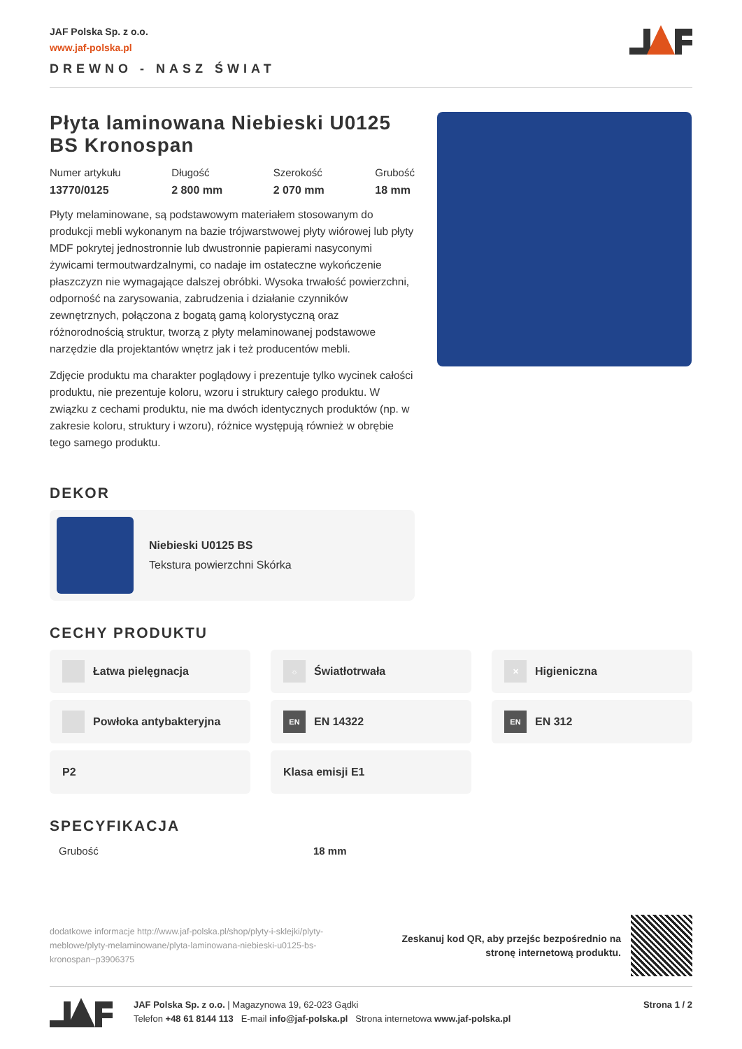JAF Polska Sp. z o.o.
www.jaf-polska.pl
DREWNO - NASZ ŚWIAT
Płyta laminowana Niebieski U0125 BS Kronospan
Numer artykułu
13770/0125
Długość
2 800 mm
Szerokość
2 070 mm
Grubość
18 mm
Płyty melaminowane, są podstawowym materiałem stosowanym do produkcji mebli wykonanym na bazie trójwarstwowej płyty wiórowej lub płyty MDF pokrytej jednostronnie lub dwustronnie papierami nasyconymi żywicami termoutwardzalnymi, co nadaje im ostateczne wykończenie płaszczyzn nie wymagające dalszej obróbki. Wysoka trwałość powierzchni, odporność na zarysowania, zabrudzenia i działanie czynników zewnętrznych, połączona z bogatą gamą kolorystyczną oraz różnorodnością struktur, tworzą z płyty melaminowanej podstawowe narzędzie dla projektantów wnętrz jak i też producentów mebli.
Zdjęcie produktu ma charakter poglądowy i prezentuje tylko wycinek całości produktu, nie prezentuje koloru, wzoru i struktury całego produktu. W związku z cechami produktu, nie ma dwóch identycznych produktów (np. w zakresie koloru, struktury i wzoru), różnice występują również w obrębie tego samego produktu.
DEKOR
Niebieski U0125 BS
Tekstura powierzchni Skórka
CECHY PRODUKTU
Łatwa pielęgnacja
☼ Światłotrwała
✕ Higieniczna
Powłoka antybakteryjna
EN EN 14322
EN EN 312
P2
Klasa emisji E1
SPECYFIKACJA
| Grubość | 18 mm |
dodatkowe informacje http://www.jaf-polska.pl/shop/plyty-i-sklejki/plyty-meblowe/plyty-melaminowane/plyta-laminowana-niebieski-u0125-bs-kronospan~p3906375
Zeskanuj kod QR, aby przejśc bezpośrednio na
stronę internetową produktu.
JAF Polska Sp. z o.o. | Magazynowa 19, 62-023 Gądki
Telefon +48 61 8144 113 E-mail info@jaf-polska.pl Strona internetowa www.jaf-polska.pl
Strona 1 / 2